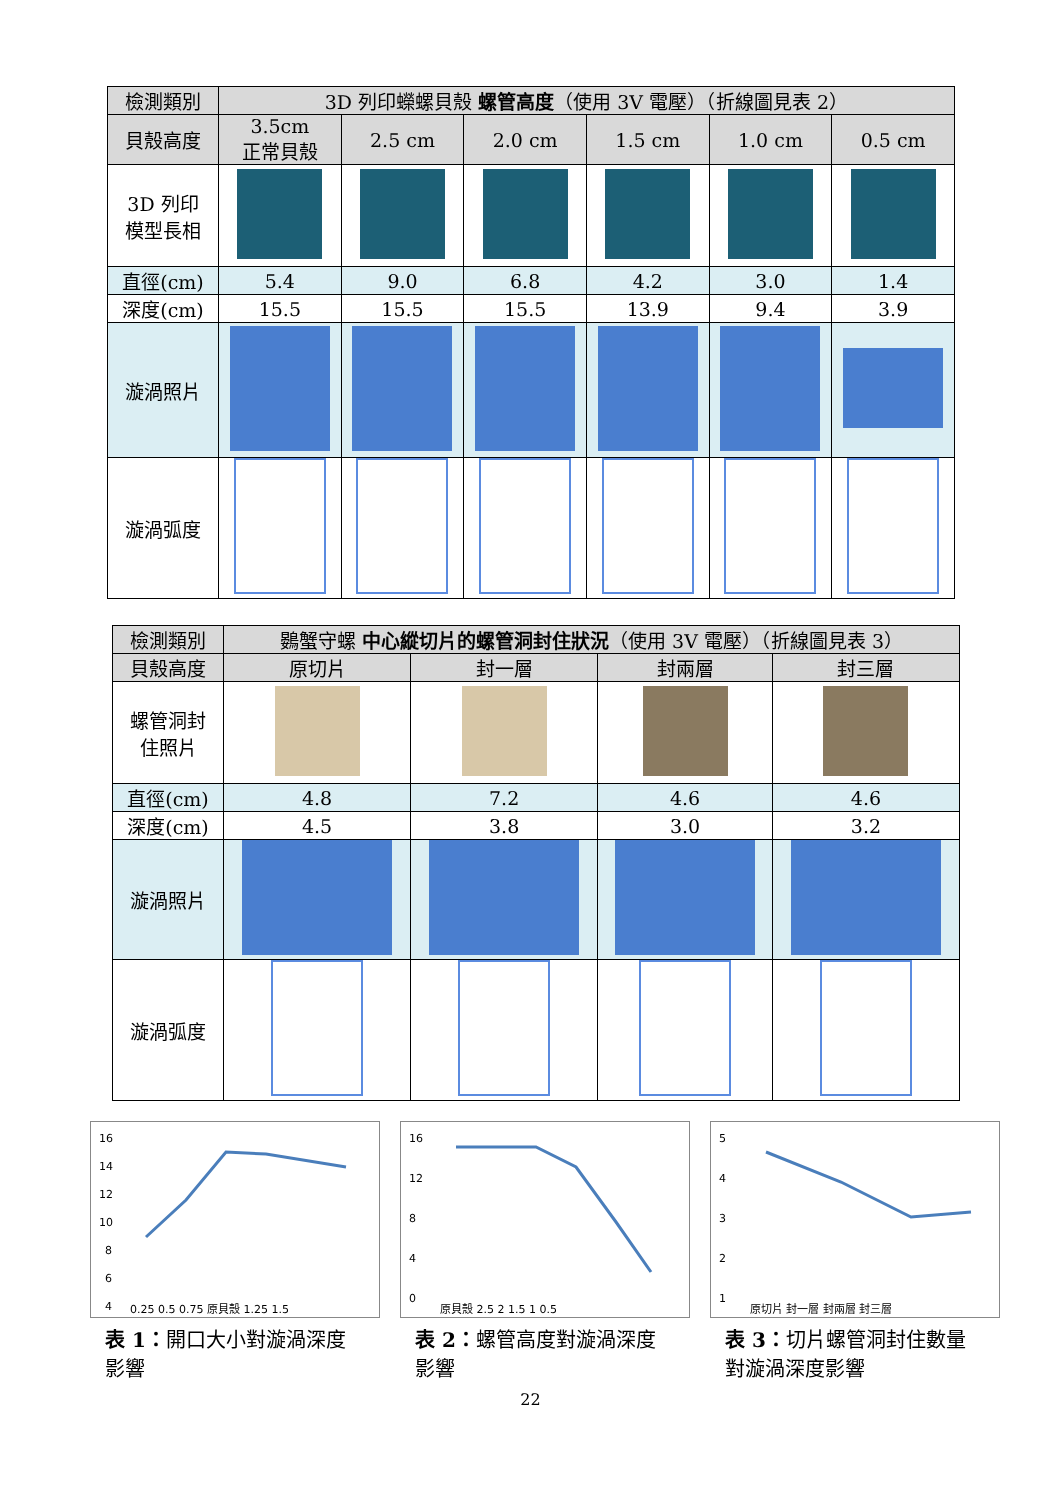| 檢測類別 | 3D 列印蠑螺貝殼 螺管高度 （使用 3V 電壓）（折線圖見表 2） | | | | | |
| 貝殼高度 | 3.5cm 正常貝殼 | 2.5 cm | 2.0 cm | 1.5 cm | 1.0 cm | 0.5 cm |
| 3D 列印 模型長相 | | | | | | |
| 直徑(cm) | 5.4 | 9.0 | 6.8 | 4.2 | 3.0 | 1.4 |
| 深度(cm) | 15.5 | 15.5 | 15.5 | 13.9 | 9.4 | 3.9 |
| 漩渦照片 | | | | | | |
| 漩渦弧度 | | | | | | |
| 檢測類別 | 鷃蟹守螺 中心縱切片的螺管洞封住狀況 （使用 3V 電壓）（折線圖見表 3） | | | |
| 貝殼高度 | 原切片 | 封一層 | 封兩層 | 封三層 |
| 螺管洞封 住照片 | | | | |
| 直徑(cm) | 4.8 | 7.2 | 4.6 | 4.6 |
| 深度(cm) | 4.5 | 3.8 | 3.0 | 3.2 |
| 漩渦照片 | | | | |
| 漩渦弧度 | | | | |
16
14
12
10
8
6
4
0.25 0.5 0.75 原貝殼 1.25 1.5
表 1：開口大小對漩渦深度影響
16
12
8
4
0
原貝殼 2.5 2 1.5 1 0.5
表 2：螺管高度對漩渦深度影響
5
4
3
2
1
原切片 封一層 封兩層 封三層
表 3：切片螺管洞封住數量對漩渦深度影響
22